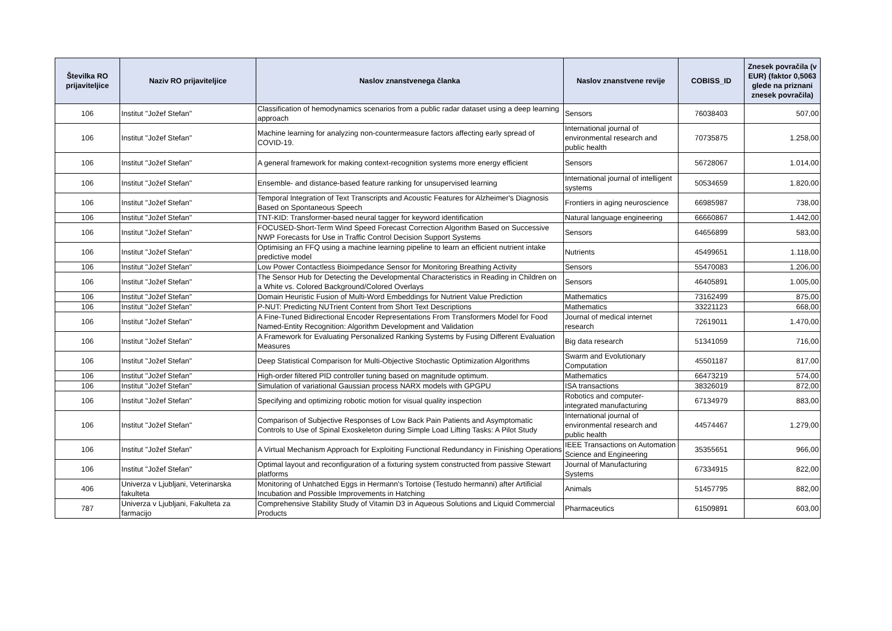| Številka RO prijaviteljice | Naziv RO prijaviteljice | Naslov znanstvenega članka | Naslov znanstvene revije | COBISS_ID | Znesek povračila (v EUR) (faktor 0,5063 glede na priznani znesek povračila) |
| --- | --- | --- | --- | --- | --- |
| 106 | Institut "Jožef Stefan" | Classification of hemodynamics scenarios from a public radar dataset using a deep learning approach | Sensors | 76038403 | 507,00 |
| 106 | Institut "Jožef Stefan" | Machine learning for analyzing non-countermeasure factors affecting early spread of COVID-19. | International journal of environmental research and public health | 70735875 | 1.258,00 |
| 106 | Institut "Jožef Stefan" | A general framework for making context-recognition systems more energy efficient | Sensors | 56728067 | 1.014,00 |
| 106 | Institut "Jožef Stefan" | Ensemble- and distance-based feature ranking for unsupervised learning | International journal of intelligent systems | 50534659 | 1.820,00 |
| 106 | Institut "Jožef Stefan" | Temporal Integration of Text Transcripts and Acoustic Features for Alzheimer's Diagnosis Based on Spontaneous Speech | Frontiers in aging neuroscience | 66985987 | 738,00 |
| 106 | Institut "Jožef Stefan" | TNT-KID: Transformer-based neural tagger for keyword identification | Natural language engineering | 66660867 | 1.442,00 |
| 106 | Institut "Jožef Stefan" | FOCUSED-Short-Term Wind Speed Forecast Correction Algorithm Based on Successive NWP Forecasts for Use in Traffic Control Decision Support Systems | Sensors | 64656899 | 583,00 |
| 106 | Institut "Jožef Stefan" | Optimising an FFQ using a machine learning pipeline to learn an efficient nutrient intake predictive model | Nutrients | 45499651 | 1.118,00 |
| 106 | Institut "Jožef Stefan" | Low Power Contactless Bioimpedance Sensor for Monitoring Breathing Activity | Sensors | 55470083 | 1.206,00 |
| 106 | Institut "Jožef Stefan" | The Sensor Hub for Detecting the Developmental Characteristics in Reading in Children on a White vs. Colored Background/Colored Overlays | Sensors | 46405891 | 1.005,00 |
| 106 | Institut "Jožef Stefan" | Domain Heuristic Fusion of Multi-Word Embeddings for Nutrient Value Prediction | Mathematics | 73162499 | 875,00 |
| 106 | Institut "Jožef Stefan" | P-NUT: Predicting NUTrient Content from Short Text Descriptions | Mathematics | 33221123 | 668,00 |
| 106 | Institut "Jožef Stefan" | A Fine-Tuned Bidirectional Encoder Representations From Transformers Model for Food Named-Entity Recognition: Algorithm Development and Validation | Journal of medical internet research | 72619011 | 1.470,00 |
| 106 | Institut "Jožef Stefan" | A Framework for Evaluating Personalized Ranking Systems by Fusing Different Evaluation Measures | Big data research | 51341059 | 716,00 |
| 106 | Institut "Jožef Stefan" | Deep Statistical Comparison for Multi-Objective Stochastic Optimization Algorithms | Swarm and Evolutionary Computation | 45501187 | 817,00 |
| 106 | Institut "Jožef Stefan" | High-order filtered PID controller tuning based on magnitude optimum. | Mathematics | 66473219 | 574,00 |
| 106 | Institut "Jožef Stefan" | Simulation of variational Gaussian process NARX models with GPGPU | ISA transactions | 38326019 | 872,00 |
| 106 | Institut "Jožef Stefan" | Specifying and optimizing robotic motion for visual quality inspection | Robotics and computer-integrated manufacturing | 67134979 | 883,00 |
| 106 | Institut "Jožef Stefan" | Comparison of Subjective Responses of Low Back Pain Patients and Asymptomatic Controls to Use of Spinal Exoskeleton during Simple Load Lifting Tasks: A Pilot Study | International journal of environmental research and public health | 44574467 | 1.279,00 |
| 106 | Institut "Jožef Stefan" | A Virtual Mechanism Approach for Exploiting Functional Redundancy in Finishing Operations | IEEE Transactions on Automation Science and Engineering | 35355651 | 966,00 |
| 106 | Institut "Jožef Stefan" | Optimal layout and reconfiguration of a fixturing system constructed from passive Stewart platforms | Journal of Manufacturing Systems | 67334915 | 822,00 |
| 406 | Univerza v Ljubljani, Veterinarska fakulteta | Monitoring of Unhatched Eggs in Hermann's Tortoise (Testudo hermanni) after Artificial Incubation and Possible Improvements in Hatching | Animals | 51457795 | 882,00 |
| 787 | Univerza v Ljubljani, Fakulteta za farmacijo | Comprehensive Stability Study of Vitamin D3 in Aqueous Solutions and Liquid Commercial Products | Pharmaceutics | 61509891 | 603,00 |